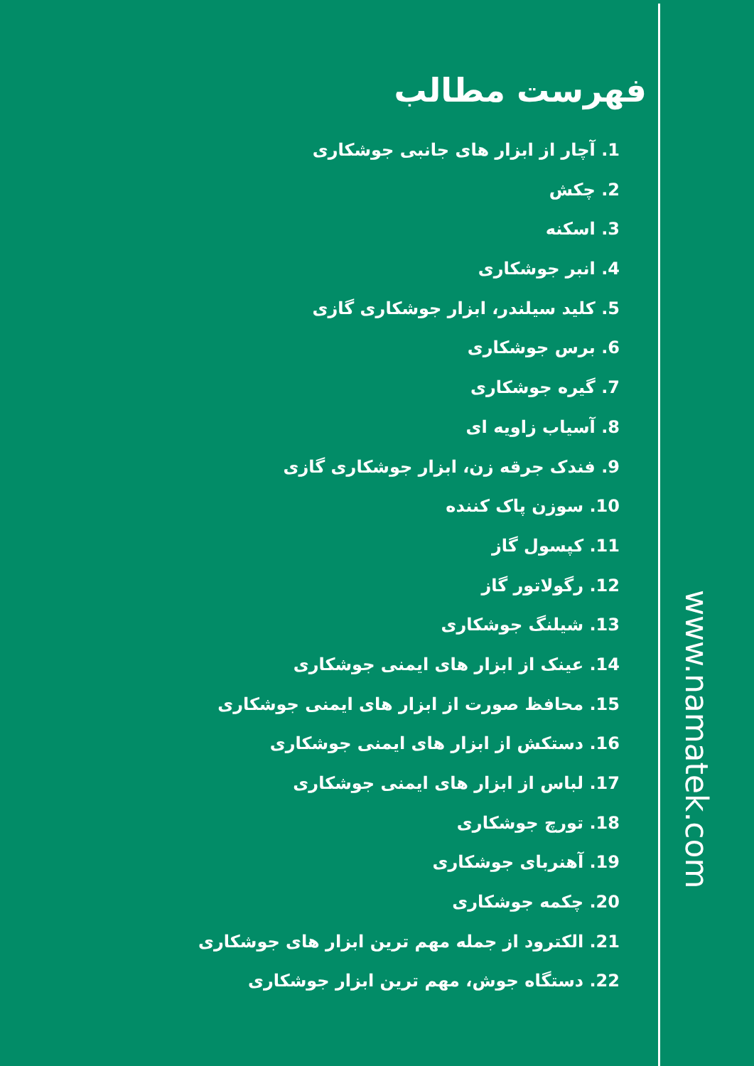فهرست مطالب
1. آچار از ابزار های جانبی جوشکاری
2. چکش
3. اسکنه
4. انبر جوشکاری
5. کلید سیلندر، ابزار جوشکاری گازی
6. برس جوشکاری
7. گیره جوشکاری
8. آسیاب زاویه ای
9. فندک جرقه زن، ابزار جوشکاری گازی
10. سوزن پاک کننده
11. کپسول گاز
12. رگولاتور گاز
13. شیلنگ جوشکاری
14. عینک از ابزار های ایمنی جوشکاری
15. محافظ صورت از ابزار های ایمنی جوشکاری
16. دستکش از ابزار های ایمنی جوشکاری
17. لباس از ابزار های ایمنی جوشکاری
18. تورچ جوشکاری
19. آهنربای جوشکاری
20. چکمه جوشکاری
21. الکترود از جمله مهم ترین ابزار های جوشکاری
22. دستگاه جوش، مهم ترین ابزار جوشکاری
www.namatek.com